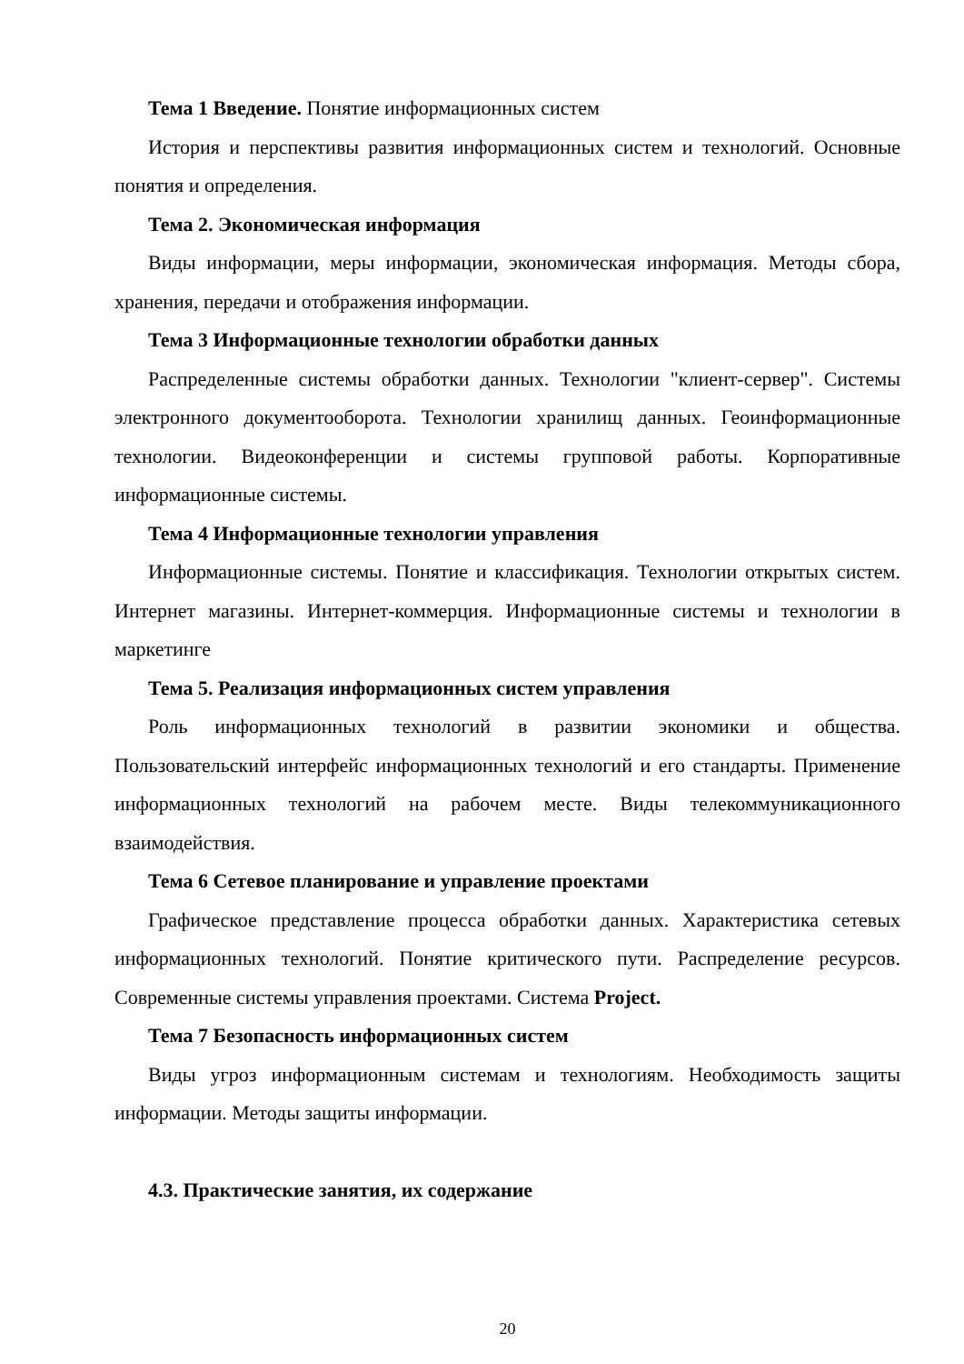Тема 1 Введение. Понятие информационных систем
История и перспективы развития информационных систем и технологий. Основные понятия и определения.
Тема 2. Экономическая информация
Виды информации, меры информации, экономическая информация. Методы сбора, хранения, передачи и отображения информации.
Тема 3 Информационные технологии обработки данных
Распределенные системы обработки данных. Технологии "клиент-сервер". Системы электронного документооборота. Технологии хранилищ данных. Геоинформационные технологии. Видеоконференции и системы групповой работы. Корпоративные информационные системы.
Тема 4 Информационные технологии управления
Информационные системы. Понятие и классификация. Технологии открытых систем. Интернет магазины. Интернет-коммерция. Информационные системы и технологии в маркетинге
Тема 5. Реализация информационных систем управления
Роль информационных технологий в развитии экономики и общества. Пользовательский интерфейс информационных технологий и его стандарты. Применение информационных технологий на рабочем месте. Виды телекоммуникационного взаимодействия.
Тема 6 Сетевое планирование и управление проектами
Графическое представление процесса обработки данных. Характеристика сетевых информационных технологий. Понятие критического пути. Распределение ресурсов. Современные системы управления проектами. Система Project.
Тема 7 Безопасность информационных систем
Виды угроз информационным системам и технологиям. Необходимость защиты информации. Методы защиты информации.
4.3. Практические занятия, их содержание
20